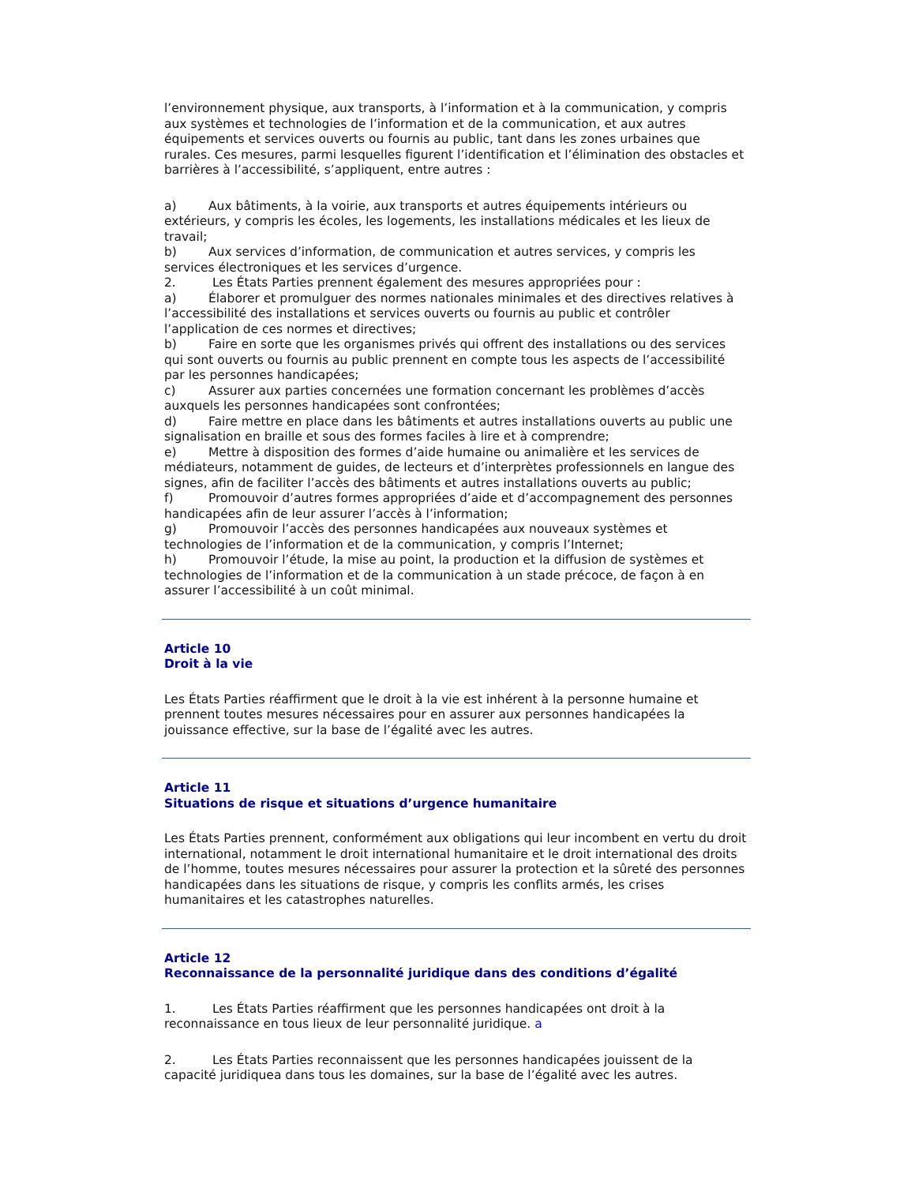l’environnement physique, aux transports, à l’information et à la communication, y compris aux systèmes et technologies de l’information et de la communication, et aux autres équipements et services ouverts ou fournis au public, tant dans les zones urbaines que rurales. Ces mesures, parmi lesquelles figurent l’identification et l’élimination des obstacles et barrières à l’accessibilité, s’appliquent, entre autres :
a) Aux bâtiments, à la voirie, aux transports et autres équipements intérieurs ou extérieurs, y compris les écoles, les logements, les installations médicales et les lieux de travail;
b) Aux services d’information, de communication et autres services, y compris les services électroniques et les services d’urgence.
2. Les États Parties prennent également des mesures appropriées pour :
a) Élaborer et promulguer des normes nationales minimales et des directives relatives à l’accessibilité des installations et services ouverts ou fournis au public et contrôler l’application de ces normes et directives;
b) Faire en sorte que les organismes privés qui offrent des installations ou des services qui sont ouverts ou fournis au public prennent en compte tous les aspects de l’accessibilité par les personnes handicapées;
c) Assurer aux parties concernées une formation concernant les problèmes d’accès auxquels les personnes handicapées sont confrontées;
d) Faire mettre en place dans les bâtiments et autres installations ouverts au public une signalisation en braille et sous des formes faciles à lire et à comprendre;
e) Mettre à disposition des formes d’aide humaine ou animalière et les services de médiateurs, notamment de guides, de lecteurs et d’interprètes professionnels en langue des signes, afin de faciliter l’accès des bâtiments et autres installations ouverts au public;
f) Promouvoir d’autres formes appropriées d’aide et d’accompagnement des personnes handicapées afin de leur assurer l’accès à l’information;
g) Promouvoir l’accès des personnes handicapées aux nouveaux systèmes et technologies de l’information et de la communication, y compris l’Internet;
h) Promouvoir l’étude, la mise au point, la production et la diffusion de systèmes et technologies de l’information et de la communication à un stade précoce, de façon à en assurer l’accessibilité à un coût minimal.
Article 10
Droit à la vie
Les États Parties réaffirment que le droit à la vie est inhérent à la personne humaine et prennent toutes mesures nécessaires pour en assurer aux personnes handicapées la jouissance effective, sur la base de l’égalité avec les autres.
Article 11
Situations de risque et situations d’urgence humanitaire
Les États Parties prennent, conformément aux obligations qui leur incombent en vertu du droit international, notamment le droit international humanitaire et le droit international des droits de l’homme, toutes mesures nécessaires pour assurer la protection et la sûreté des personnes handicapées dans les situations de risque, y compris les conflits armés, les crises humanitaires et les catastrophes naturelles.
Article 12
Reconnaissance de la personnalité juridique dans des conditions d’égalité
1. Les États Parties réaffirment que les personnes handicapées ont droit à la reconnaissance en tous lieux de leur personnalité juridique. a
2. Les États Parties reconnaissent que les personnes handicapées jouissent de la capacité juridiquea dans tous les domaines, sur la base de l’égalité avec les autres.